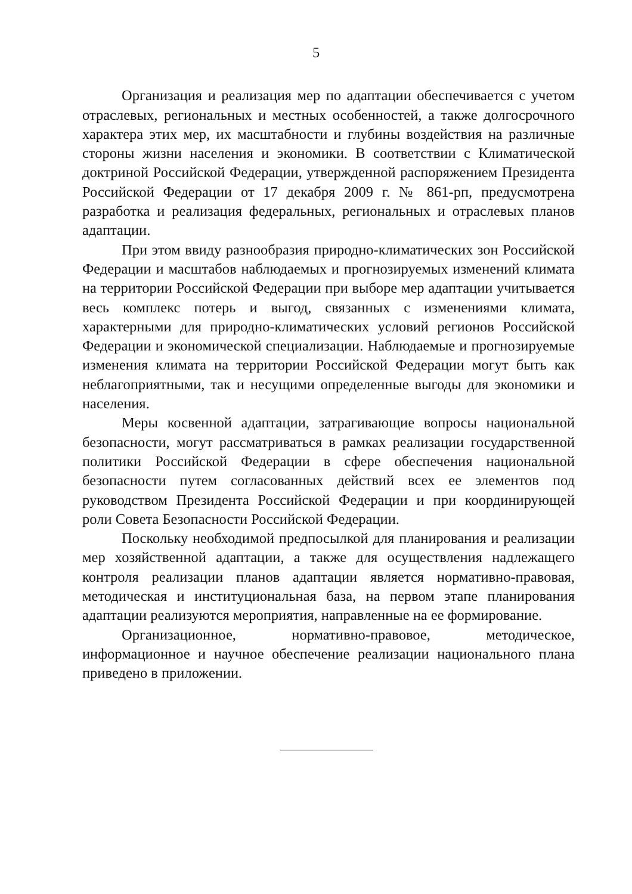5
Организация и реализация мер по адаптации обеспечивается с учетом отраслевых, региональных и местных особенностей, а также долгосрочного характера этих мер, их масштабности и глубины воздействия на различные стороны жизни населения и экономики. В соответствии с Климатической доктриной Российской Федерации, утвержденной распоряжением Президента Российской Федерации от 17 декабря 2009 г. № 861-рп, предусмотрена разработка и реализация федеральных, региональных и отраслевых планов адаптации.
При этом ввиду разнообразия природно-климатических зон Российской Федерации и масштабов наблюдаемых и прогнозируемых изменений климата на территории Российской Федерации при выборе мер адаптации учитывается весь комплекс потерь и выгод, связанных с изменениями климата, характерными для природно-климатических условий регионов Российской Федерации и экономической специализации. Наблюдаемые и прогнозируемые изменения климата на территории Российской Федерации могут быть как неблагоприятными, так и несущими определенные выгоды для экономики и населения.
Меры косвенной адаптации, затрагивающие вопросы национальной безопасности, могут рассматриваться в рамках реализации государственной политики Российской Федерации в сфере обеспечения национальной безопасности путем согласованных действий всех ее элементов под руководством Президента Российской Федерации и при координирующей роли Совета Безопасности Российской Федерации.
Поскольку необходимой предпосылкой для планирования и реализации мер хозяйственной адаптации, а также для осуществления надлежащего контроля реализации планов адаптации является нормативно-правовая, методическая и институциональная база, на первом этапе планирования адаптации реализуются мероприятия, направленные на ее формирование.
Организационное, нормативно-правовое, методическое, информационное и научное обеспечение реализации национального плана приведено в приложении.